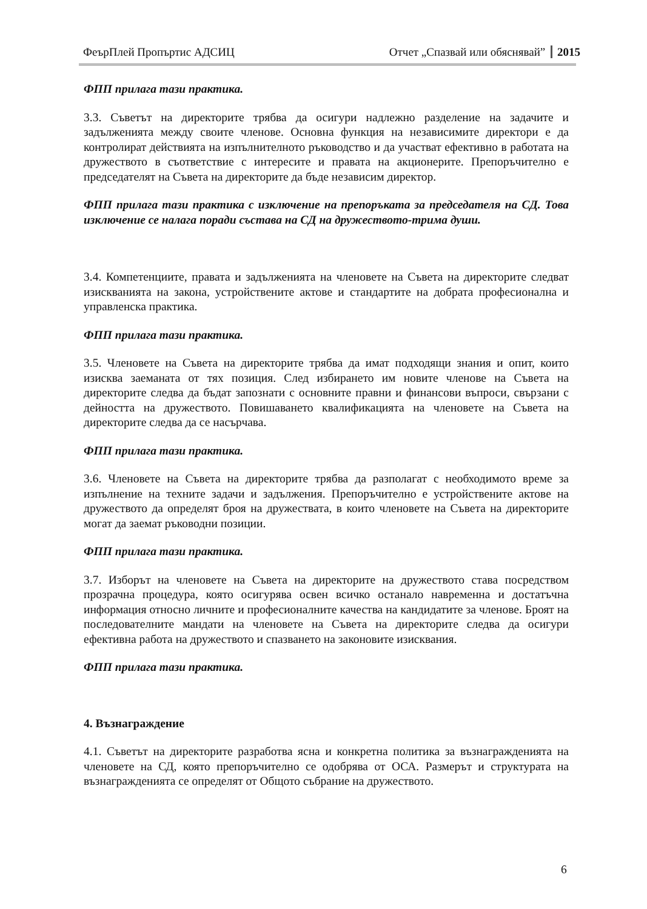ФеърПлей Пропъртис АДСИЦ Отчет „Спазвай или обяснявай” 2015
ФПП прилага тази практика.
3.3. Съветът на директорите трябва да осигури надлежно разделение на задачите и задълженията между своите членове. Основна функция на независимите директори е да контролират действията на изпълнителното ръководство и да участват ефективно в работата на дружеството в съответствие с интересите и правата на акционерите. Препоръчително е председателят на Съвета на директорите да бъде независим директор.
ФПП прилага тази практика с изключение на препоръката за председателя на СД. Това изключение се налага поради състава на СД на дружеството-трима души.
3.4. Компетенциите, правата и задълженията на членовете на Съвета на директорите следват изискванията на закона, устройствените актове и стандартите на добрата професионална и управленска практика.
ФПП прилага тази практика.
3.5. Членовете на Съвета на директорите трябва да имат подходящи знания и опит, които изисква заеманата от тях позиция. След избирането им новите членове на Съвета на директорите следва да бъдат запознати с основните правни и финансови въпроси, свързани с дейността на дружеството. Повишаването квалификацията на членовете на Съвета на директорите следва да се насърчава.
ФПП прилага тази практика.
3.6. Членовете на Съвета на директорите трябва да разполагат с необходимото време за изпълнение на техните задачи и задължения. Препоръчително е устройствените актове на дружеството да определят броя на дружествата, в които членовете на Съвета на директорите могат да заемат ръководни позиции.
ФПП прилага тази практика.
3.7. Изборът на членовете на Съвета на директорите на дружеството става посредством прозрачна процедура, която осигурява освен всичко останало навременна и достатъчна информация относно личните и професионалните качества на кандидатите за членове. Броят на последователните мандати на членовете на Съвета на директорите следва да осигури ефективна работа на дружеството и спазването на законовите изисквания.
ФПП прилага тази практика.
4. Възнаграждение
4.1. Съветът на директорите разработва ясна и конкретна политика за възнагражденията на членовете на СД, която препоръчително се одобрява от ОСА. Размерът и структурата на възнагражденията се определят от Общото събрание на дружеството.
6